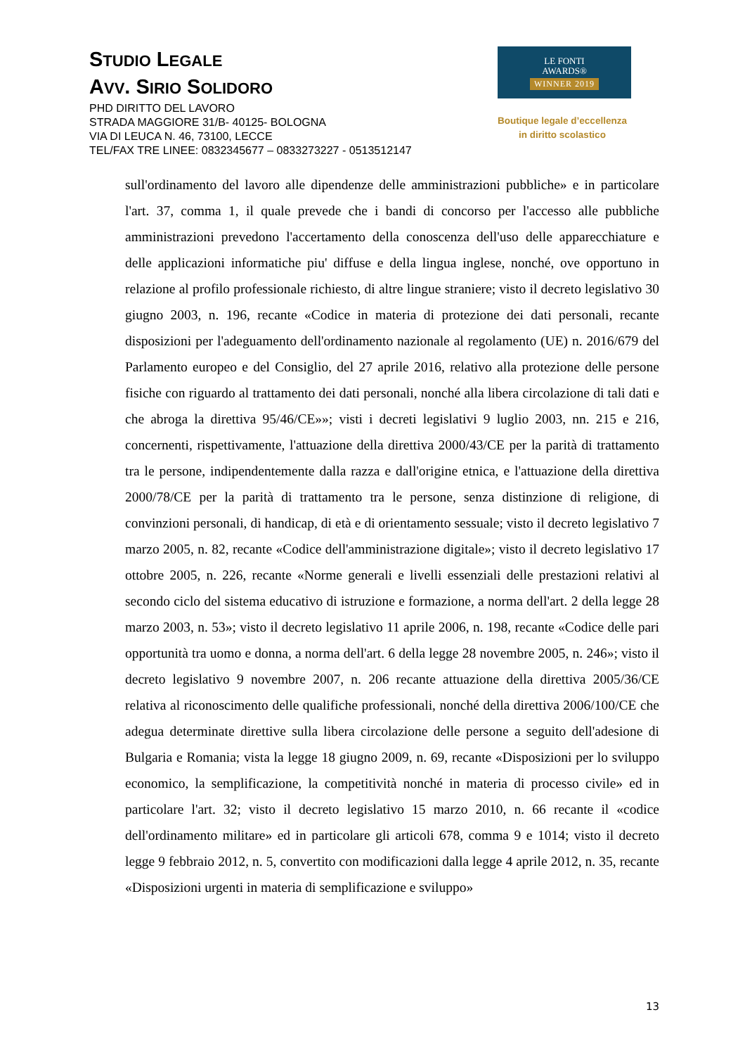STUDIO LEGALE
AVV. SIRIO SOLIDORO
PHD DIRITTO DEL LAVORO
STRADA MAGGIORE 31/B- 40125- BOLOGNA
VIA DI LEUCA N. 46, 73100, LECCE
TEL/FAX TRE LINEE: 0832345677 – 0833273227 - 0513512147
LE FONTI
AWARDS®
WINNER 2019
Boutique legale d’eccellenza
in diritto scolastico
sull'ordinamento del lavoro alle dipendenze delle amministrazioni pubbliche» e in particolare l'art. 37, comma 1, il quale prevede che i bandi di concorso per l'accesso alle pubbliche amministrazioni prevedono l'accertamento della conoscenza dell'uso delle apparecchiature e delle applicazioni informatiche piu' diffuse e della lingua inglese, nonché, ove opportuno in relazione al profilo professionale richiesto, di altre lingue straniere; visto il decreto legislativo 30 giugno 2003, n. 196, recante «Codice in materia di protezione dei dati personali, recante disposizioni per l'adeguamento dell'ordinamento nazionale al regolamento (UE) n. 2016/679 del Parlamento europeo e del Consiglio, del 27 aprile 2016, relativo alla protezione delle persone fisiche con riguardo al trattamento dei dati personali, nonché alla libera circolazione di tali dati e che abroga la direttiva 95/46/CE»»; visti i decreti legislativi 9 luglio 2003, nn. 215 e 216, concernenti, rispettivamente, l'attuazione della direttiva 2000/43/CE per la parità di trattamento tra le persone, indipendentemente dalla razza e dall'origine etnica, e l'attuazione della direttiva 2000/78/CE per la parità di trattamento tra le persone, senza distinzione di religione, di convinzioni personali, di handicap, di età e di orientamento sessuale; visto il decreto legislativo 7 marzo 2005, n. 82, recante «Codice dell'amministrazione digitale»; visto il decreto legislativo 17 ottobre 2005, n. 226, recante «Norme generali e livelli essenziali delle prestazioni relativi al secondo ciclo del sistema educativo di istruzione e formazione, a norma dell'art. 2 della legge 28 marzo 2003, n. 53»; visto il decreto legislativo 11 aprile 2006, n. 198, recante «Codice delle pari opportunità tra uomo e donna, a norma dell'art. 6 della legge 28 novembre 2005, n. 246»; visto il decreto legislativo 9 novembre 2007, n. 206 recante attuazione della direttiva 2005/36/CE relativa al riconoscimento delle qualifiche professionali, nonché della direttiva 2006/100/CE che adegua determinate direttive sulla libera circolazione delle persone a seguito dell'adesione di Bulgaria e Romania; vista la legge 18 giugno 2009, n. 69, recante «Disposizioni per lo sviluppo economico, la semplificazione, la competitività nonché in materia di processo civile» ed in particolare l'art. 32; visto il decreto legislativo 15 marzo 2010, n. 66 recante il «codice dell'ordinamento militare» ed in particolare gli articoli 678, comma 9 e 1014; visto il decreto legge 9 febbraio 2012, n. 5, convertito con modificazioni dalla legge 4 aprile 2012, n. 35, recante «Disposizioni urgenti in materia di semplificazione e sviluppo»
13